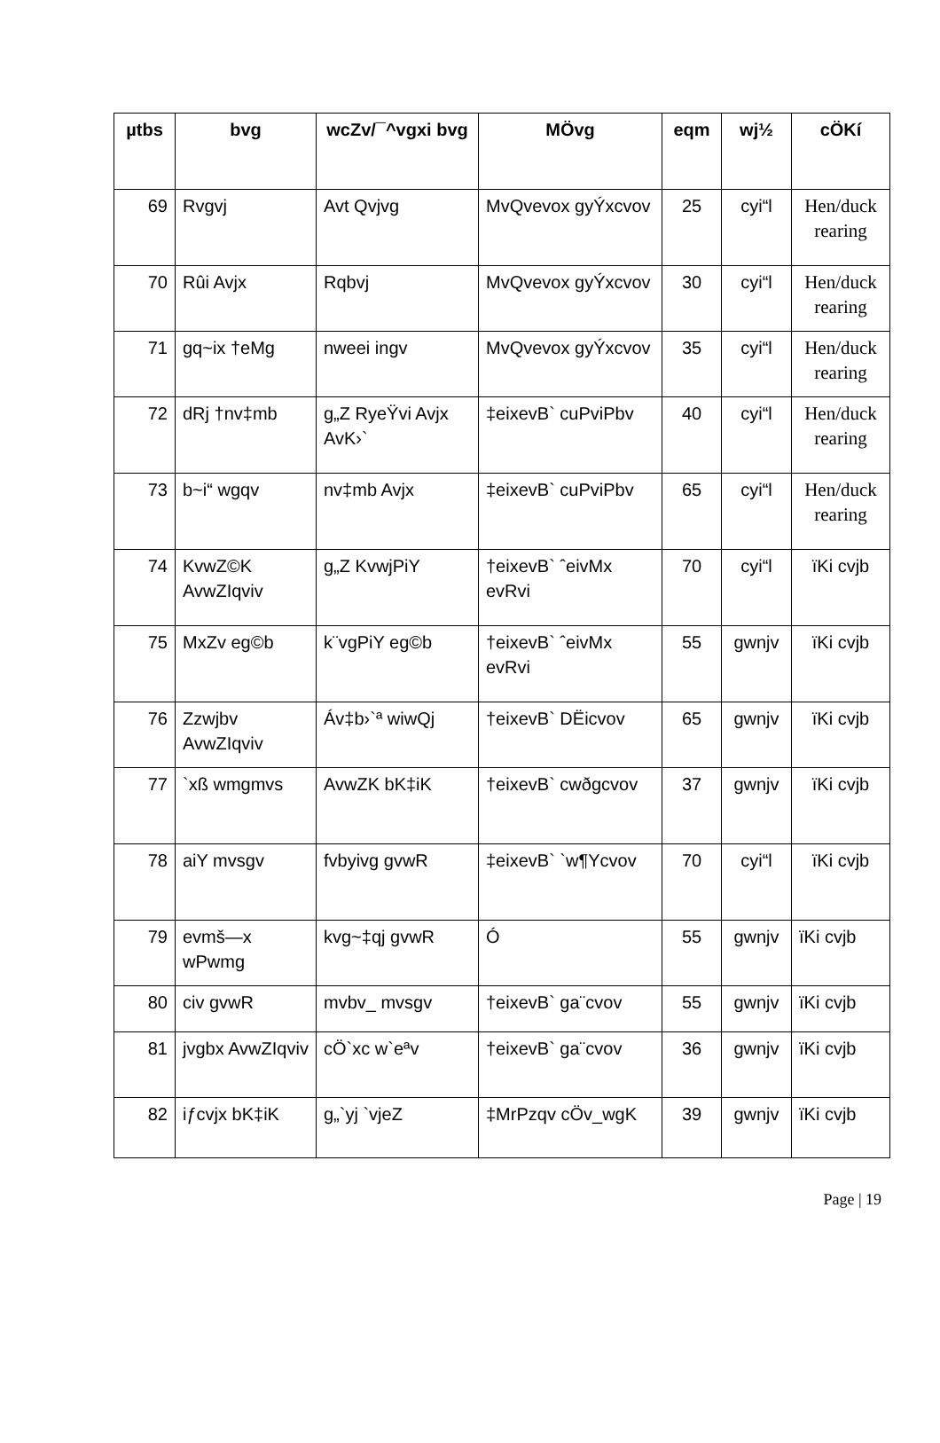| µtbs | bvg | wcZv/¯^vgxi bvg | MÖvg | eqm | wj½ | cÖKí |
| --- | --- | --- | --- | --- | --- | --- |
| 69 | Rvgvj | Avt Qvjvg | MvQvevox gyÝxcvov | 25 | cyi“l | Hen/duck rearing |
| 70 | Rûi Avjx | Rqbvj | MvQvevox gyÝxcvov | 30 | cyi“l | Hen/duck rearing |
| 71 | gq~ix †eMg | nweei ingv | MvQvevox gyÝxcvov | 35 | cyi“l | Hen/duck rearing |
| 72 | dRj †nv‡mb | g„Z RyeŸvi Avjx AvK›` | ‡eixevB` cuPviPbv | 40 | cyi“l | Hen/duck rearing |
| 73 | b~i“ wgqv | nv‡mb Avjx | ‡eixevB` cuPviPbv | 65 | cyi“l | Hen/duck rearing |
| 74 | KvwZ©K AvwZIqviv | g„Z KvwjPiY | †eixevB` ˆeivMx evRvi | 70 | cyi“l | ïKi cvjb |
| 75 | MxZv eg©b | k¨vgPiY eg©b | †eixevB` ˆeivMx evRvi | 55 | gwnjv | ïKi cvjb |
| 76 | Zzwjbv AvwZIqviv | Áv‡b›`ª wiwQj | †eixevB` DËicvov | 65 | gwnjv | ïKi cvjb |
| 77 | `xß wmgmvs | AvwZK bK‡iK | †eixevB` cwðgcvov | 37 | gwnjv | ïKi cvjb |
| 78 | aiY mvsgv | fvbyivg gvwR | ‡eixevB` `w¶Ycvov | 70 | cyi“l | ïKi cvjb |
| 79 | evmš—x wPwmg | kvg~‡qj gvwR | Ó | 55 | gwnjv | ïKi cvjb |
| 80 | civ gvwR | mvbv_ mvsgv | †eixevB` ga¨cvov | 55 | gwnjv | ïKi cvjb |
| 81 | jvgbx AvwZIqviv | cÖ`xc w`eªv | †eixevB` ga¨cvov | 36 | gwnjv | ïKi cvjb |
| 82 | iƒcvjx bK‡iK | g„`yj `vjeZ | ‡MrPzqv cÖv_wgK | 39 | gwnjv | ïKi cvjb |
Page | 19